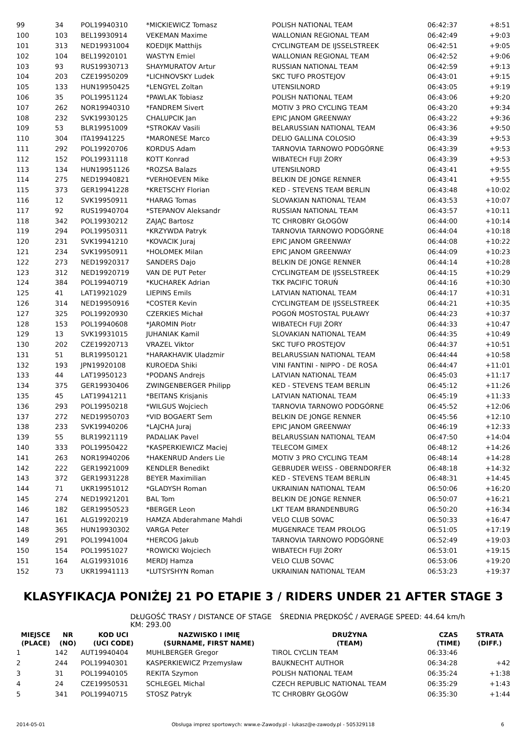| 99 | 34 | POL19940310 | *MICKIEWICZ Tomasz | POLISH NATIONAL TEAM | 06:42:37 | +8:51 |
| 100 | 103 | BEL19930914 | VEKEMAN Maxime | WALLONIAN REGIONAL TEAM | 06:42:49 | +9:03 |
| 101 | 313 | NED19931004 | KOEDIJK Matthijs | CYCLINGTEAM DE IJSSELSTREEK | 06:42:51 | +9:05 |
| 102 | 104 | BEL19920101 | WASTYN Emiel | WALLONIAN REGIONAL TEAM | 06:42:52 | +9:06 |
| 103 | 93 | RUS19930713 | SHAYMURATOV Artur | RUSSIAN NATIONAL TEAM | 06:42:59 | +9:13 |
| 104 | 203 | CZE19950209 | *LICHNOVSKY Ludek | SKC TUFO PROSTEJOV | 06:43:01 | +9:15 |
| 105 | 133 | HUN19950425 | *LENGYEL Zoltan | UTENSILNORD | 06:43:05 | +9:19 |
| 106 | 35 | POL19951124 | *PAWLAK Tobiasz | POLISH NATIONAL TEAM | 06:43:06 | +9:20 |
| 107 | 262 | NOR19940310 | *FANDREM Sivert | MOTIV 3 PRO CYCLING TEAM | 06:43:20 | +9:34 |
| 108 | 232 | SVK19930125 | CHALUPCIK Jan | EPIC JANOM GREENWAY | 06:43:22 | +9:36 |
| 109 | 53 | BLR19951009 | *STROKAV Vasili | BELARUSSIAN NATIONAL TEAM | 06:43:36 | +9:50 |
| 110 | 304 | ITA19941225 | *MARONESE Marco | DELIO GALLINA COLOSIO | 06:43:39 | +9:53 |
| 111 | 292 | POL19920706 | KORDUS Adam | TARNOVIA TARNOWO PODGÓRNE | 06:43:39 | +9:53 |
| 112 | 152 | POL19931118 | KOTT Konrad | WIBATECH FUJI ŻORY | 06:43:39 | +9:53 |
| 113 | 134 | HUN19951126 | *ROZSA Balazs | UTENSILNORD | 06:43:41 | +9:55 |
| 114 | 275 | NED19940821 | *VERHOEVEN Mike | BELKIN DE JONGE RENNER | 06:43:41 | +9:55 |
| 115 | 373 | GER19941228 | *KRETSCHY Florian | KED - STEVENS TEAM BERLIN | 06:43:48 | +10:02 |
| 116 | 12 | SVK19950911 | *HARAG Tomas | SLOVAKIAN NATIONAL TEAM | 06:43:53 | +10:07 |
| 117 | 92 | RUS19940704 | *STEPANOV Aleksandr | RUSSIAN NATIONAL TEAM | 06:43:57 | +10:11 |
| 118 | 342 | POL19930212 | ZAJĄC Bartosz | TC CHROBRY GŁOGÓW | 06:44:00 | +10:14 |
| 119 | 294 | POL19950311 | *KRZYWDA Patryk | TARNOVIA TARNOWO PODGÓRNE | 06:44:04 | +10:18 |
| 120 | 231 | SVK19941210 | *KOVACIK Juraj | EPIC JANOM GREENWAY | 06:44:08 | +10:22 |
| 121 | 234 | SVK19950911 | *HOLOMEK Milan | EPIC JANOM GREENWAY | 06:44:09 | +10:23 |
| 122 | 273 | NED19920317 | SANDERS Dajo | BELKIN DE JONGE RENNER | 06:44:14 | +10:28 |
| 123 | 312 | NED19920719 | VAN DE PUT Peter | CYCLINGTEAM DE IJSSELSTREEK | 06:44:15 | +10:29 |
| 124 | 384 | POL19940719 | *KUCHAREK Adrian | TKK PACIFIC TORUŃ | 06:44:16 | +10:30 |
| 125 | 41 | LAT19921029 | LIEPINS Emils | LATVIAN NATIONAL TEAM | 06:44:17 | +10:31 |
| 126 | 314 | NED19950916 | *COSTER Kevin | CYCLINGTEAM DE IJSSELSTREEK | 06:44:21 | +10:35 |
| 127 | 325 | POL19920930 | CZERKIES Michał | POGOŃ MOSTOSTAL PUŁAWY | 06:44:23 | +10:37 |
| 128 | 153 | POL19940608 | *JAROMIN Piotr | WIBATECH FUJI ŻORY | 06:44:33 | +10:47 |
| 129 | 13 | SVK19931015 | JUHANIAK Kamil | SLOVAKIAN NATIONAL TEAM | 06:44:35 | +10:49 |
| 130 | 202 | CZE19920713 | VRAZEL Viktor | SKC TUFO PROSTEJOV | 06:44:37 | +10:51 |
| 131 | 51 | BLR19950121 | *HARAKHAVIK Uladzmir | BELARUSSIAN NATIONAL TEAM | 06:44:44 | +10:58 |
| 132 | 193 | JPN19920108 | KUROEDA Shiki | VINI FANTINI - NIPPO - DE ROSA | 06:44:47 | +11:01 |
| 133 | 44 | LAT19950123 | *PODANS Andrejs | LATVIAN NATIONAL TEAM | 06:45:03 | +11:17 |
| 134 | 375 | GER19930406 | ZWINGENBERGER Philipp | KED - STEVENS TEAM BERLIN | 06:45:12 | +11:26 |
| 135 | 45 | LAT19941211 | *BEITANS Krisjanis | LATVIAN NATIONAL TEAM | 06:45:19 | +11:33 |
| 136 | 293 | POL19950218 | *WILGUS Wojciech | TARNOVIA TARNOWO PODGÓRNE | 06:45:52 | +12:06 |
| 137 | 272 | NED19950703 | *VID BOGAERT Sem | BELKIN DE JONGE RENNER | 06:45:56 | +12:10 |
| 138 | 233 | SVK19940206 | *LAJCHA Juraj | EPIC JANOM GREENWAY | 06:46:19 | +12:33 |
| 139 | 55 | BLR19921119 | PADALIAK Pavel | BELARUSSIAN NATIONAL TEAM | 06:47:50 | +14:04 |
| 140 | 333 | POL19950422 | *KASPERKIEWICZ Maciej | TELECOM GIMEX | 06:48:12 | +14:26 |
| 141 | 263 | NOR19940206 | *HAKENRUD Anders Lie | MOTIV 3 PRO CYCLING TEAM | 06:48:14 | +14:28 |
| 142 | 222 | GER19921009 | KENDLER Benedikt | GEBRUDER WEISS - OBERNDORFER | 06:48:18 | +14:32 |
| 143 | 372 | GER19931228 | BEYER Maximilian | KED - STEVENS TEAM BERLIN | 06:48:31 | +14:45 |
| 144 | 71 | UKR19951012 | *GLADYSH Roman | UKRAINIAN NATIONAL TEAM | 06:50:06 | +16:20 |
| 145 | 274 | NED19921201 | BAL Tom | BELKIN DE JONGE RENNER | 06:50:07 | +16:21 |
| 146 | 182 | GER19950523 | *BERGER Leon | LKT TEAM BRANDENBURG | 06:50:20 | +16:34 |
| 147 | 161 | ALG19920219 | HAMZA Abderahmane Mahdi | VELO CLUB SOVAC | 06:50:33 | +16:47 |
| 148 | 365 | HUN19930302 | VARGA Peter | MUGENRACE TEAM PROLOG | 06:51:05 | +17:19 |
| 149 | 291 | POL19941004 | *HERCOG Jakub | TARNOVIA TARNOWO PODGÓRNE | 06:52:49 | +19:03 |
| 150 | 154 | POL19951027 | *ROWICKI Wojciech | WIBATECH FUJI ŻORY | 06:53:01 | +19:15 |
| 151 | 164 | ALG19931016 | MERDJ Hamza | VELO CLUB SOVAC | 06:53:06 | +19:20 |
| 152 | 73 | UKR19941113 | *LUTSYSHYN Roman | UKRAINIAN NATIONAL TEAM | 06:53:23 | +19:37 |
KLASYFIKACJA PONIŻEJ 21 PO ETAPIE 3 / RIDERS UNDER 21 AFTER STAGE 3
DŁUGOŚĆ TRASY / DISTANCE OF STAGE KM: 293.00 ŚREDNIA PRĘDKOŚĆ / AVERAGE SPEED: 44.64 km/h
| MIEJSCE (PLACE) | NR (NO) | KOD UCI (UCI CODE) | NAZWISKO I IMIĘ (SURNAME, FIRST NAME) | DRUŻYNA (TEAM) | CZAS (TIME) | STRATA (DIFF.) |
| --- | --- | --- | --- | --- | --- | --- |
| 1 | 142 | AUT19940404 | MUHLBERGER Gregor | TIROL CYCLIN TEAM | 06:33:46 | |
| 2 | 244 | POL19940301 | KASPERKIEWICZ Przemysław | BAUKNECHT AUTHOR | 06:34:28 | +42 |
| 3 | 31 | POL19940105 | REKITA Szymon | POLISH NATIONAL TEAM | 06:35:24 | +1:38 |
| 4 | 24 | CZE19950531 | SCHLEGEL Michal | CZECH REPUBLIC NATIONAL TEAM | 06:35:29 | +1:43 |
| 5 | 341 | POL19940715 | STOSZ Patryk | TC CHROBRY GŁOGÓW | 06:35:30 | +1:44 |
2014-05-01 Obsługa imprez sportowych: www.e-Zawody.pl - lukasz@e-zawody.pl - 505329118 6